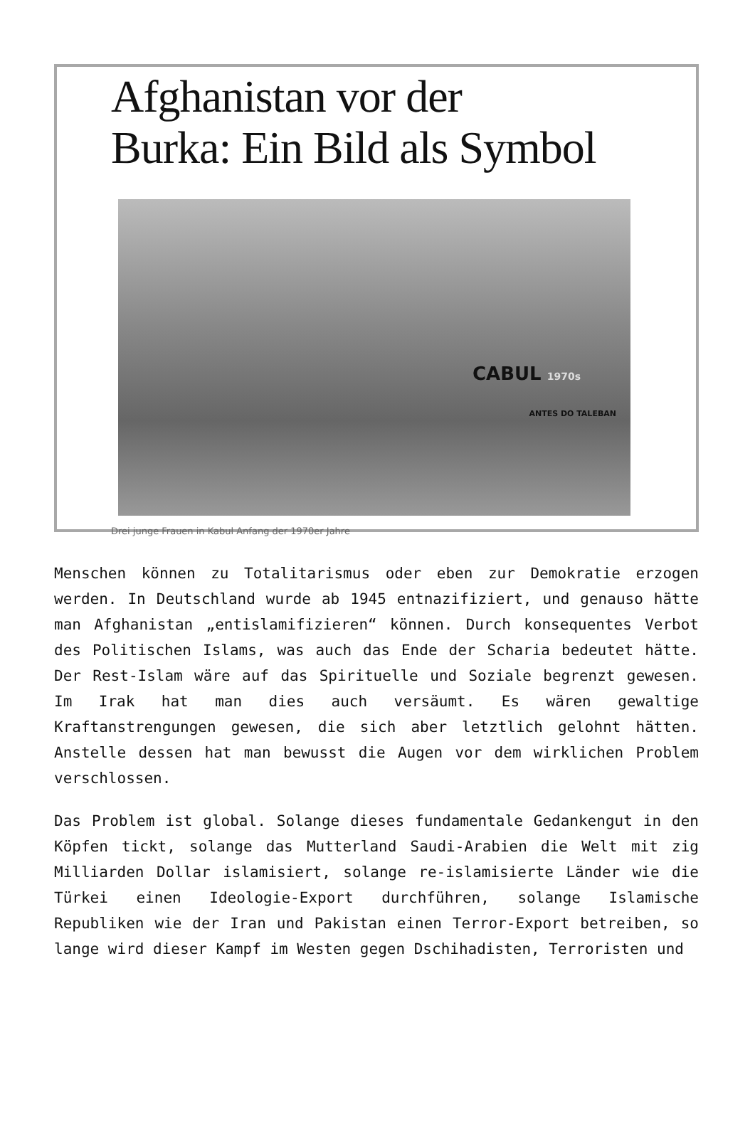Afghanistan vor der
Burka: Ein Bild als Symbol
CABUL 1970s
ANTES DO TALEBAN
Drei junge Frauen in Kabul Anfang der 1970er Jahre
Menschen können zu Totalitarismus oder eben zur Demokratie erzogen werden. In Deutschland wurde ab 1945 entnazifiziert, und genauso hätte man Afghanistan „entislamifizieren“ können. Durch konsequentes Verbot des Politischen Islams, was auch das Ende der Scharia bedeutet hätte. Der Rest-Islam wäre auf das Spirituelle und Soziale begrenzt gewesen. Im Irak hat man dies auch versäumt. Es wären gewaltige Kraftanstrengungen gewesen, die sich aber letztlich gelohnt hätten. Anstelle dessen hat man bewusst die Augen vor dem wirklichen Problem verschlossen.
Das Problem ist global. Solange dieses fundamentale Gedankengut in den Köpfen tickt, solange das Mutterland Saudi-Arabien die Welt mit zig Milliarden Dollar islamisiert, solange re-islamisierte Länder wie die Türkei einen Ideologie-Export durchführen, solange Islamische Republiken wie der Iran und Pakistan einen Terror-Export betreiben, so lange wird dieser Kampf im Westen gegen Dschihadisten, Terroristen und